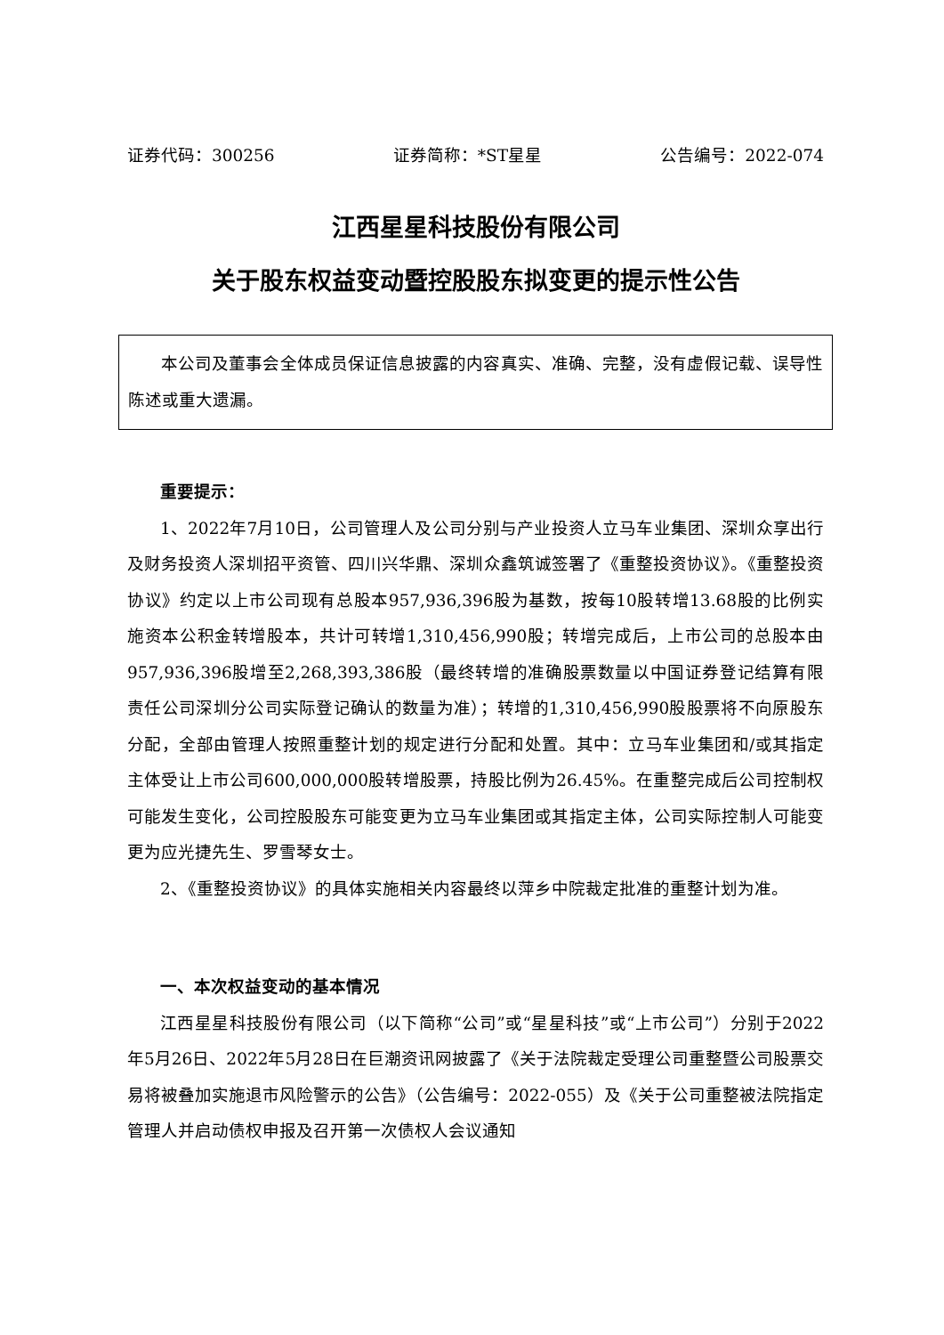证券代码：300256 证券简称：*ST星星 公告编号：2022-074
江西星星科技股份有限公司
关于股东权益变动暨控股股东拟变更的提示性公告
本公司及董事会全体成员保证信息披露的内容真实、准确、完整，没有虚假记载、误导性陈述或重大遗漏。
重要提示：
1、2022年7月10日，公司管理人及公司分别与产业投资人立马车业集团、深圳众享出行及财务投资人深圳招平资管、四川兴华鼎、深圳众鑫筑诚签署了《重整投资协议》。《重整投资协议》约定以上市公司现有总股本957,936,396股为基数，按每10股转增13.68股的比例实施资本公积金转增股本，共计可转增1,310,456,990股；转增完成后，上市公司的总股本由957,936,396股增至2,268,393,386股（最终转增的准确股票数量以中国证券登记结算有限责任公司深圳分公司实际登记确认的数量为准）；转增的1,310,456,990股股票将不向原股东分配，全部由管理人按照重整计划的规定进行分配和处置。其中：立马车业集团和/或其指定主体受让上市公司600,000,000股转增股票，持股比例为26.45%。在重整完成后公司控制权可能发生变化，公司控股股东可能变更为立马车业集团或其指定主体，公司实际控制人可能变更为应光捷先生、罗雪琴女士。
2、《重整投资协议》的具体实施相关内容最终以萍乡中院裁定批准的重整计划为准。
一、本次权益变动的基本情况
江西星星科技股份有限公司（以下简称“公司”或“星星科技”或“上市公司”）分别于2022年5月26日、2022年5月28日在巨潮资讯网披露了《关于法院裁定受理公司重整暨公司股票交易将被叠加实施退市风险警示的公告》（公告编号：2022-055）及《关于公司重整被法院指定管理人并启动债权申报及召开第一次债权人会议通知